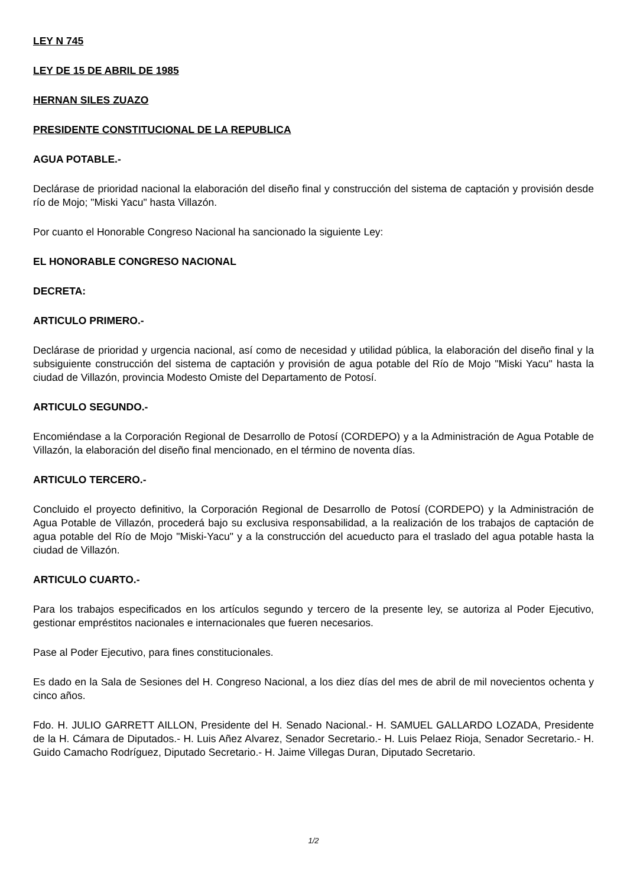LEY N 745
LEY DE 15 DE ABRIL DE 1985
HERNAN SILES ZUAZO
PRESIDENTE CONSTITUCIONAL DE LA REPUBLICA
AGUA POTABLE.-
Declárase de prioridad nacional la elaboración del diseño final y construcción del sistema de captación y provisión desde río de Mojo; "Miski Yacu" hasta Villazón.
Por cuanto el Honorable Congreso Nacional ha sancionado la siguiente Ley:
EL HONORABLE CONGRESO NACIONAL
DECRETA:
ARTICULO PRIMERO.-
Declárase de prioridad y urgencia nacional, así como de necesidad y utilidad pública, la elaboración del diseño final y la subsiguiente construcción del sistema de captación y provisión de agua potable del Río de Mojo "Miski Yacu" hasta la ciudad de Villazón, provincia Modesto Omiste del Departamento de Potosí.
ARTICULO SEGUNDO.-
Encomiéndase a la Corporación Regional de Desarrollo de Potosí (CORDEPO) y a la Administración de Agua Potable de Villazón, la elaboración del diseño final mencionado, en el término de noventa días.
ARTICULO TERCERO.-
Concluido el proyecto definitivo, la Corporación Regional de Desarrollo de Potosí (CORDEPO) y la Administración de Agua Potable de Villazón, procederá bajo su exclusiva responsabilidad, a la realización de los trabajos de captación de agua potable del Río de Mojo "Miski-Yacu" y a la construcción del acueducto para el traslado del agua potable hasta la ciudad de Villazón.
ARTICULO CUARTO.-
Para los trabajos especificados en los artículos segundo y tercero de la presente ley, se autoriza al Poder Ejecutivo, gestionar empréstitos nacionales e internacionales que fueren necesarios.
Pase al Poder Ejecutivo, para fines constitucionales.
Es dado en la Sala de Sesiones del H. Congreso Nacional, a los diez días del mes de abril de mil novecientos ochenta y cinco años.
Fdo. H. JULIO GARRETT AILLON, Presidente del H. Senado Nacional.- H. SAMUEL GALLARDO LOZADA, Presidente de la H. Cámara de Diputados.- H. Luis Añez Alvarez, Senador Secretario.- H. Luis Pelaez Rioja, Senador Secretario.- H. Guido Camacho Rodríguez, Diputado Secretario.- H. Jaime Villegas Duran, Diputado Secretario.
1/2